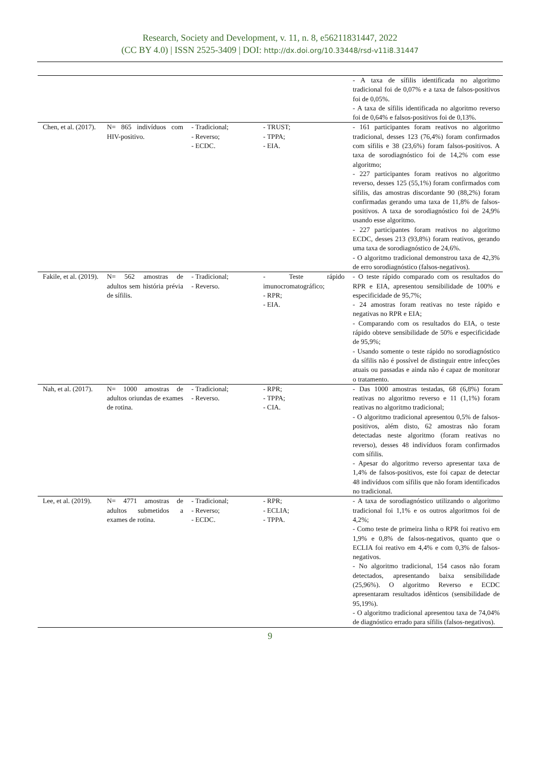Research, Society and Development, v. 11, n. 8, e56211831447, 2022
(CC BY 4.0) | ISSN 2525-3409 | DOI: http://dx.doi.org/10.33448/rsd-v11i8.31447
| | | | | - A taxa de sífilis identificada no algoritmo tradicional foi de 0,07% e a taxa de falsos-positivos foi de 0,05%. - A taxa de sífilis identificada no algoritmo reverso foi de 0,64% e falsos-positivos foi de 0,13%. |
| Chen, et al. (2017). | N= 865 indivíduos com HIV-positivo. | - Tradicional; - Reverso; - ECDC. | - TRUST; - TPPA; - EIA. | - 161 participantes foram reativos no algoritmo tradicional, desses 123 (76,4%) foram confirmados com sífilis e 38 (23,6%) foram falsos-positivos. A taxa de sorodiagnóstico foi de 14,2% com esse algoritmo; - 227 participantes foram reativos no algoritmo reverso, desses 125 (55,1%) foram confirmados com sífilis, das amostras discordante 90 (88,2%) foram confirmadas gerando uma taxa de 11,8% de falsos-positivos. A taxa de sorodiagnóstico foi de 24,9% usando esse algoritmo. - 227 participantes foram reativos no algoritmo ECDC, desses 213 (93,8%) foram reativos, gerando uma taxa de sorodiagnóstico de 24,6%. - O algoritmo tradicional demonstrou taxa de 42,3% de erro sorodiagnóstico (falsos-negativos). |
| Fakile, et al. (2019). | N= 562 amostras de adultos sem história prévia de sífilis. | - Tradicional; - Reverso. | - Teste rápido imunocromatográfico; - RPR; - EIA. | - O teste rápido comparado com os resultados do RPR e EIA, apresentou sensibilidade de 100% e especificidade de 95,7%; - 24 amostras foram reativas no teste rápido e negativas no RPR e EIA; - Comparando com os resultados do EIA, o teste rápido obteve sensibilidade de 50% e especificidade de 95,9%; - Usando somente o teste rápido no sorodiagnóstico da sífilis não é possível de distinguir entre infecções atuais ou passadas e ainda não é capaz de monitorar o tratamento. |
| Nah, et al. (2017). | N= 1000 amostras de adultos oriundas de exames de rotina. | - Tradicional; - Reverso. | - RPR; - TPPA; - CIA. | - Das 1000 amostras testadas, 68 (6,8%) foram reativas no algoritmo reverso e 11 (1,1%) foram reativas no algoritmo tradicional; - O algoritmo tradicional apresentou 0,5% de falsos-positivos, além disto, 62 amostras não foram detectadas neste algoritmo (foram reativas no reverso), desses 48 indivíduos foram confirmados com sífilis. - Apesar do algoritmo reverso apresentar taxa de 1,4% de falsos-positivos, este foi capaz de detectar 48 indivíduos com sífilis que não foram identificados no tradicional. |
| Lee, et al. (2019). | N= 4771 amostras de adultos submetidos a exames de rotina. | - Tradicional; - Reverso; - ECDC. | - RPR; - ECLIA; - TPPA. | - A taxa de sorodiagnóstico utilizando o algoritmo tradicional foi 1,1% e os outros algoritmos foi de 4,2%; - Como teste de primeira linha o RPR foi reativo em 1,9% e 0,8% de falsos-negativos, quanto que o ECLIA foi reativo em 4,4% e com 0,3% de falsos-negativos. - No algoritmo tradicional, 154 casos não foram detectados, apresentando baixa sensibilidade (25,96%). O algoritmo Reverso e ECDC apresentaram resultados idênticos (sensibilidade de 95,19%). - O algoritmo tradicional apresentou taxa de 74,04% de diagnóstico errado para sífilis (falsos-negativos). |
9